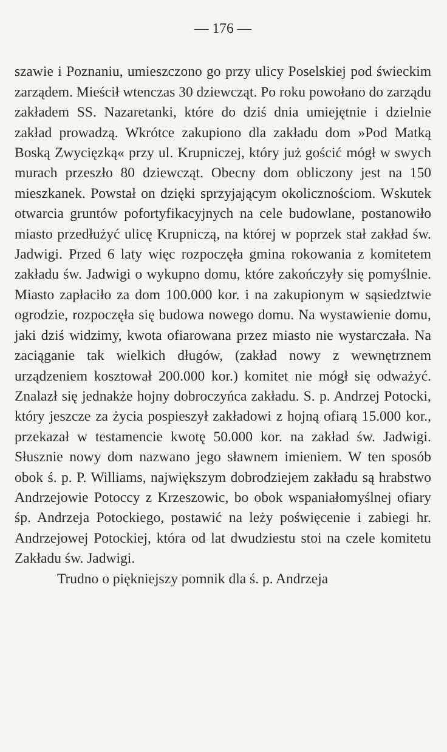— 176 —
szawie i Poznaniu, umieszczono go przy ulicy Poselskiej pod świeckim zarządem. Mieścił wtenczas 30 dziewcząt. Po roku powołano do zarządu zakładem SS. Nazaretanki, które do dziś dnia umiejętnie i dzielnie zakład prowadzą. Wkrótce zakupiono dla zakładu dom »Pod Matką Boską Zwycięzką« przy ul. Krupniczej, który już gościć mógł w swych murach przeszło 80 dziewcząt. Obecny dom obliczony jest na 150 mieszkanek. Powstał on dzięki sprzyjającym okolicznościom. Wskutek otwarcia gruntów pofortyfikacyjnych na cele budowlane, postanowiło miasto przedłużyć ulicę Krupniczą, na której w poprzek stał zakład św. Jadwigi. Przed 6 laty więc rozpoczęła gmina rokowania z komitetem zakładu św. Jadwigi o wykupno domu, które zakończyły się pomyślnie. Miasto zapłaciło za dom 100.000 kor. i na zakupionym w sąsiedztwie ogrodzie, rozpoczęła się budowa nowego domu. Na wystawienie domu, jaki dziś widzimy, kwota ofiarowana przez miasto nie wystarczała. Na zaciąganie tak wielkich długów, (zakład nowy z wewnętrznem urządzeniem kosztował 200.000 kor.) komitet nie mógł się odważyć. Znalazł się jednakże hojny dobroczyńca zakładu. S. p. Andrzej Potocki, który jeszcze za życia pospieszył zakładowi z hojną ofiarą 15.000 kor., przekazał w testamencie kwotę 50.000 kor. na zakład św. Jadwigi. Słusznie nowy dom nazwano jego sławnem imieniem. W ten sposób obok ś. p. P. Williams, największym dobrodziejem zakładu są hrabstwo Andrzejowie Potoccy z Krzeszowic, bo obok wspaniałomyślnej ofiary śp. Andrzeja Potockiego, postawić na leży poświęcenie i zabiegi hr. Andrzejowej Potockiej, która od lat dwudziestu stoi na czele komitetu Zakładu św. Jadwigi.
Trudno o piękniejszy pomnik dla ś. p. Andrzeja